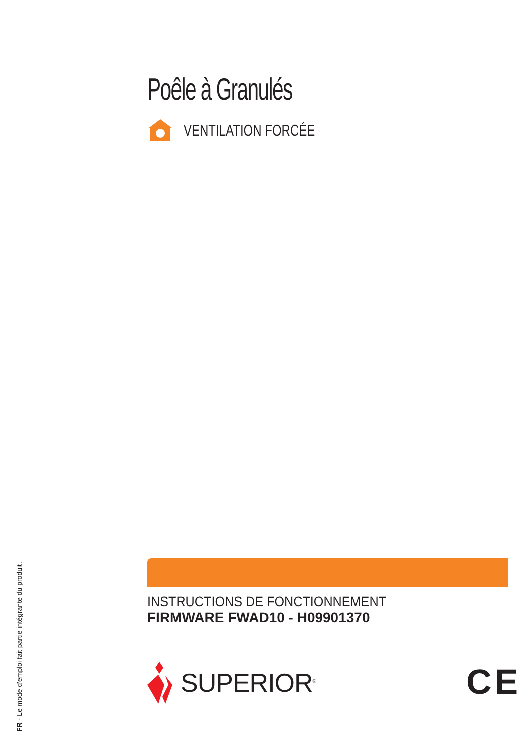Poêle à Granulés
VENTILATION FORCÉE
INSTRUCTIONS DE FONCTIONNEMENT
FIRMWARE FWAD10 - H09901370
SUPERIOR<sup>®</sup> CE
FR - Le mode d'emploi fait partie intégrante du produit.